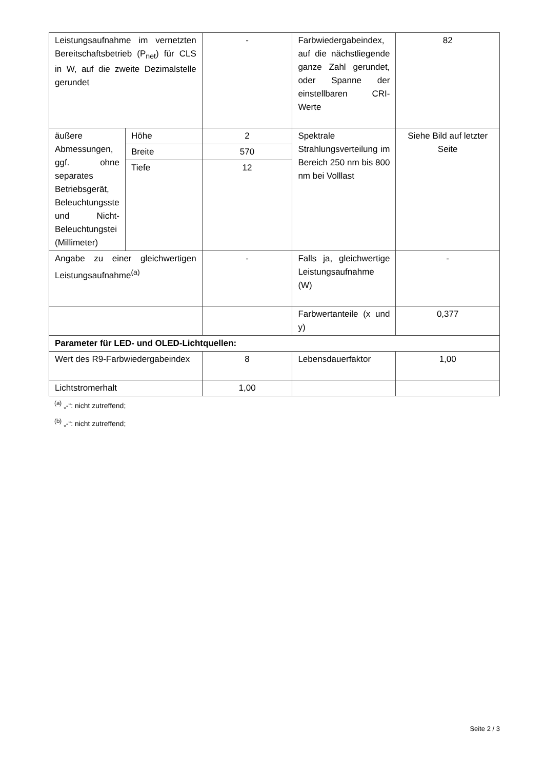| Leistungsaufnahme im vernetzten Bereitschaftsbetrieb (P<sub>net</sub>) für CLS in W, auf die zweite Dezimalstelle gerundet | | - | Farbwiedergabeindex, auf die nächstliegende ganze Zahl gerundet, oder Spanne der einstellbaren CRI-Werte | 82 |
| äußere Abmessungen, ggf. ohne separates Betriebsgerät, Beleuchtungsste und Nicht-Beleuchtungstei (Millimeter) | Höhe | 2 | Spektrale Strahlungsverteilung im Bereich 250 nm bis 800 nm bei Volllast | Siehe Bild auf letzter Seite |
| | Breite | 570 | | |
| | Tiefe | 12 | | |
| Angabe zu einer gleichwertigen Leistungsaufnahme<sup>(a)</sup> | | - | Falls ja, gleichwertige Leistungsaufnahme (W) | - |
| | | | Farbwertanteile (x und y) | 0,377 |
| Parameter für LED- und OLED-Lichtquellen: | | | | |
| Wert des R9-Farbwiedergabeindex | | 8 | Lebensdauerfaktor | 1,00 |
| Lichtstromerhalt | | 1,00 | | |
<sup>(a)</sup> „-“: nicht zutreffend;
<sup>(b)</sup> „-“: nicht zutreffend;
Seite 2 / 3